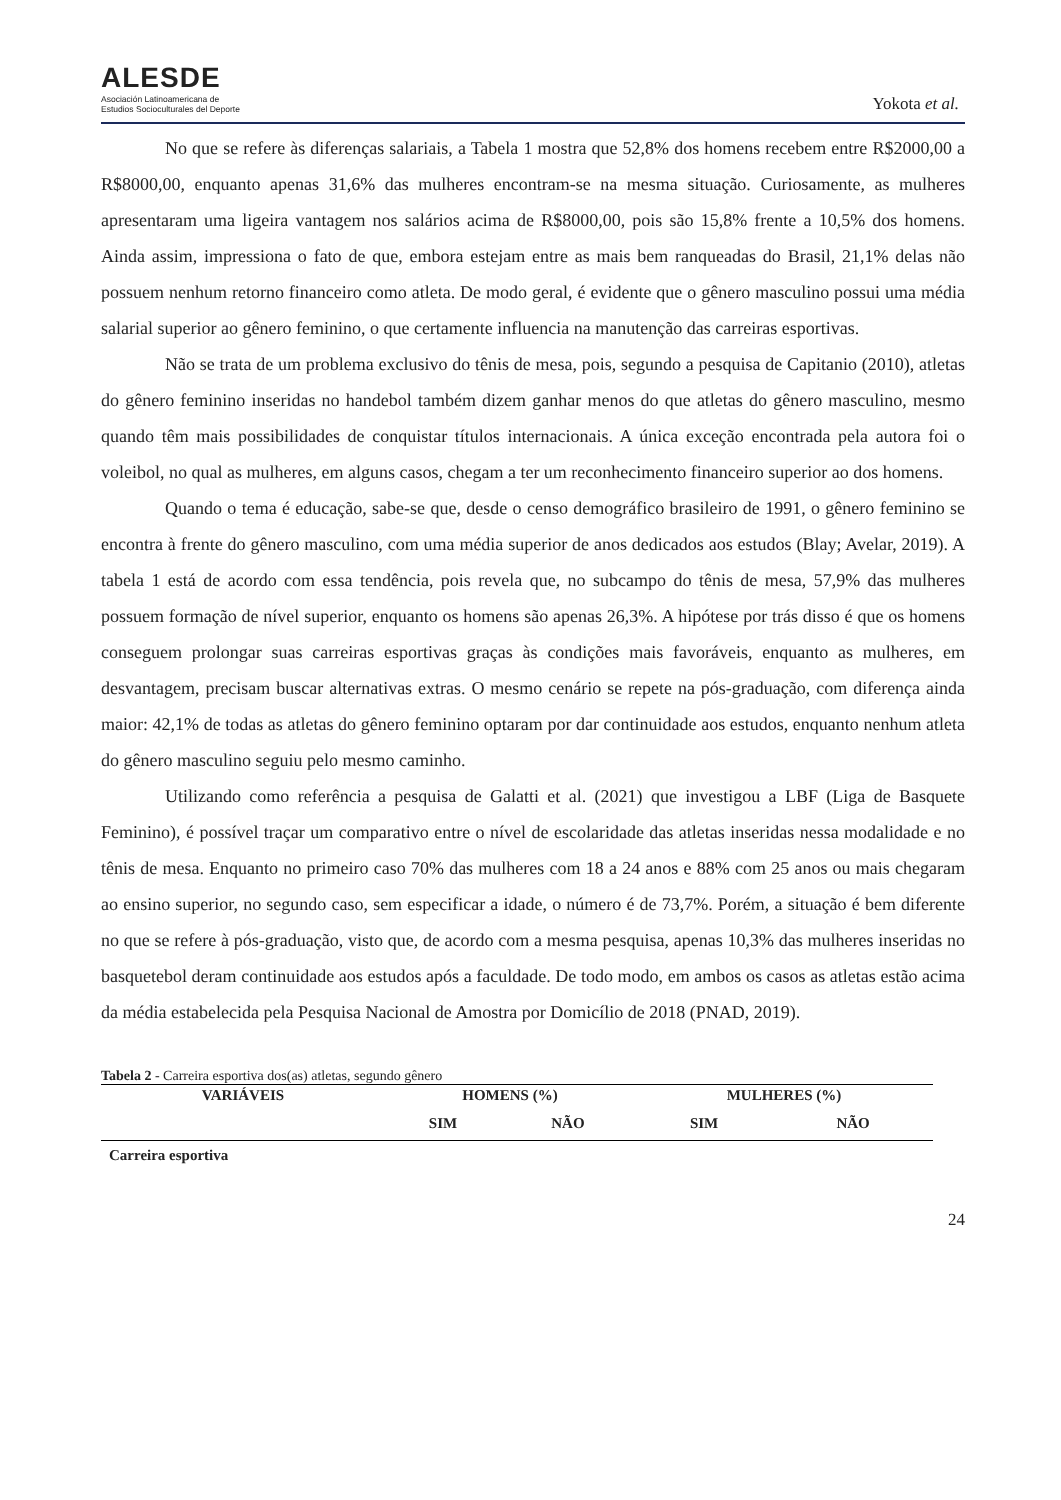ALESDE
Asociación Latinoamericana de
Estudios Socioculturales del Deporte
Yokota et al.
No que se refere às diferenças salariais, a Tabela 1 mostra que 52,8% dos homens recebem entre R$2000,00 a R$8000,00, enquanto apenas 31,6% das mulheres encontram-se na mesma situação. Curiosamente, as mulheres apresentaram uma ligeira vantagem nos salários acima de R$8000,00, pois são 15,8% frente a 10,5% dos homens. Ainda assim, impressiona o fato de que, embora estejam entre as mais bem ranqueadas do Brasil, 21,1% delas não possuem nenhum retorno financeiro como atleta. De modo geral, é evidente que o gênero masculino possui uma média salarial superior ao gênero feminino, o que certamente influencia na manutenção das carreiras esportivas.
Não se trata de um problema exclusivo do tênis de mesa, pois, segundo a pesquisa de Capitanio (2010), atletas do gênero feminino inseridas no handebol também dizem ganhar menos do que atletas do gênero masculino, mesmo quando têm mais possibilidades de conquistar títulos internacionais. A única exceção encontrada pela autora foi o voleibol, no qual as mulheres, em alguns casos, chegam a ter um reconhecimento financeiro superior ao dos homens.
Quando o tema é educação, sabe-se que, desde o censo demográfico brasileiro de 1991, o gênero feminino se encontra à frente do gênero masculino, com uma média superior de anos dedicados aos estudos (Blay; Avelar, 2019). A tabela 1 está de acordo com essa tendência, pois revela que, no subcampo do tênis de mesa, 57,9% das mulheres possuem formação de nível superior, enquanto os homens são apenas 26,3%. A hipótese por trás disso é que os homens conseguem prolongar suas carreiras esportivas graças às condições mais favoráveis, enquanto as mulheres, em desvantagem, precisam buscar alternativas extras. O mesmo cenário se repete na pós-graduação, com diferença ainda maior: 42,1% de todas as atletas do gênero feminino optaram por dar continuidade aos estudos, enquanto nenhum atleta do gênero masculino seguiu pelo mesmo caminho.
Utilizando como referência a pesquisa de Galatti et al. (2021) que investigou a LBF (Liga de Basquete Feminino), é possível traçar um comparativo entre o nível de escolaridade das atletas inseridas nessa modalidade e no tênis de mesa. Enquanto no primeiro caso 70% das mulheres com 18 a 24 anos e 88% com 25 anos ou mais chegaram ao ensino superior, no segundo caso, sem especificar a idade, o número é de 73,7%. Porém, a situação é bem diferente no que se refere à pós-graduação, visto que, de acordo com a mesma pesquisa, apenas 10,3% das mulheres inseridas no basquetebol deram continuidade aos estudos após a faculdade. De todo modo, em ambos os casos as atletas estão acima da média estabelecida pela Pesquisa Nacional de Amostra por Domicílio de 2018 (PNAD, 2019).
Tabela 2 - Carreira esportiva dos(as) atletas, segundo gênero
| VARIÁVEIS | HOMENS (%) | | MULHERES (%) | |
| --- | --- | --- | --- | --- |
| | SIM | NÃO | SIM | NÃO |
| Carreira esportiva | | | | |
24